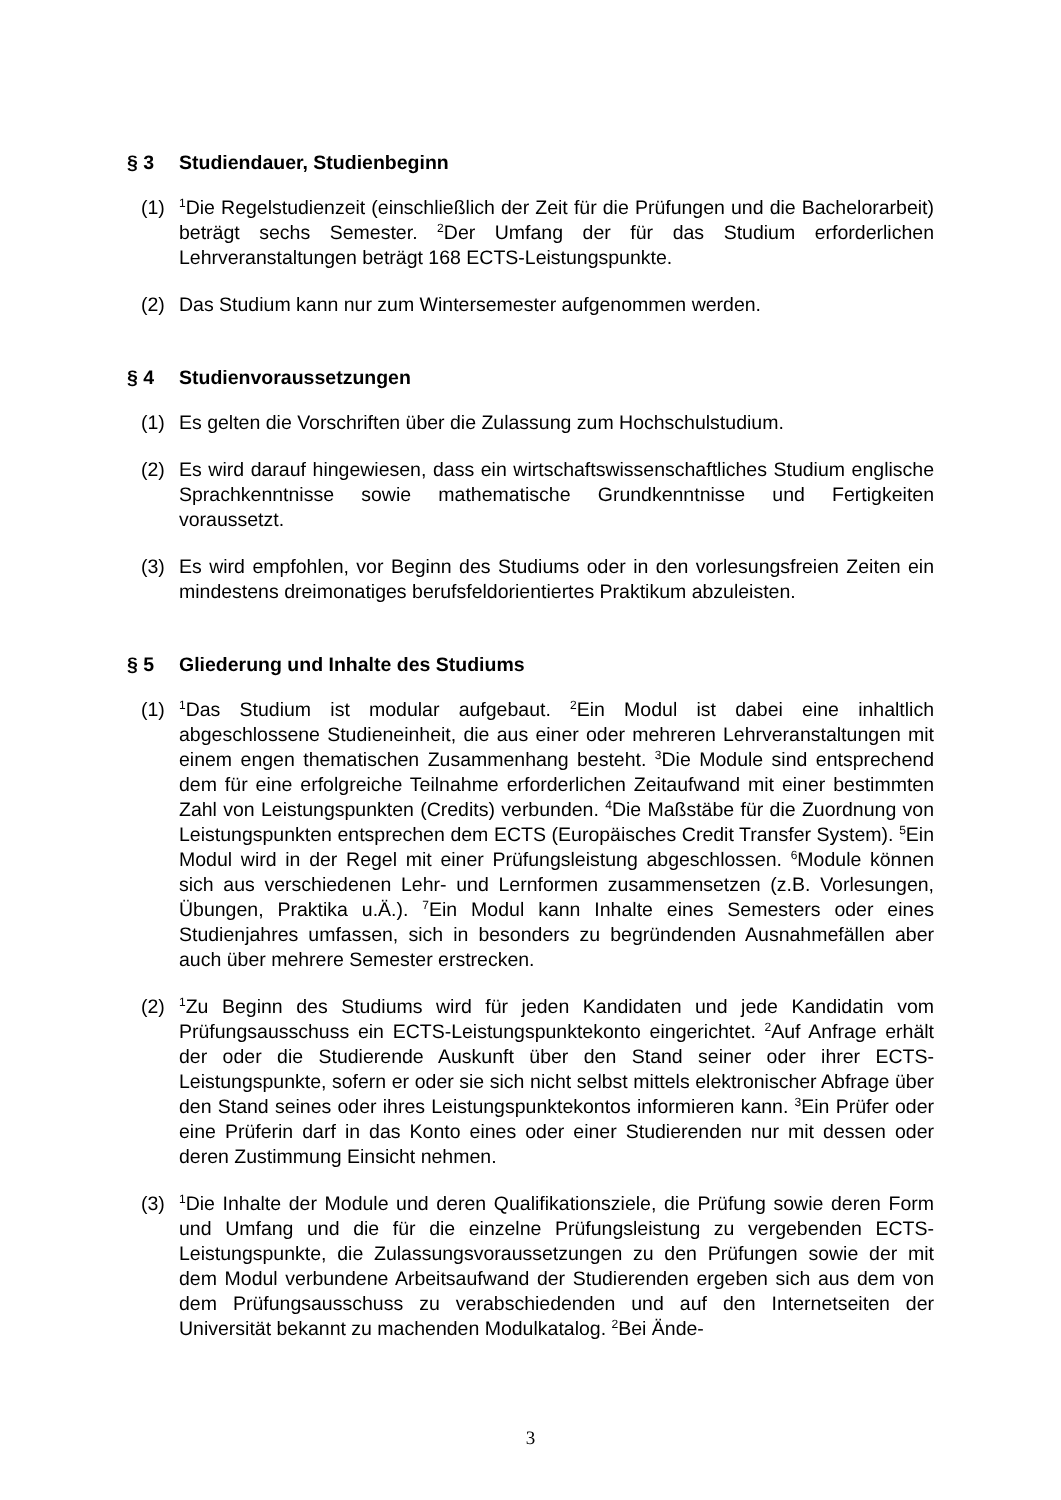§ 3 Studiendauer, Studienbeginn
(1) <sup>1</sup>Die Regelstudienzeit (einschließlich der Zeit für die Prüfungen und die Bachelorarbeit) beträgt sechs Semester. <sup>2</sup>Der Umfang der für das Studium erforderlichen Lehrveranstaltungen beträgt 168 ECTS-Leistungspunkte.
(2) Das Studium kann nur zum Wintersemester aufgenommen werden.
§ 4 Studienvoraussetzungen
(1) Es gelten die Vorschriften über die Zulassung zum Hochschulstudium.
(2) Es wird darauf hingewiesen, dass ein wirtschaftswissenschaftliches Studium englische Sprachkenntnisse sowie mathematische Grundkenntnisse und Fertigkeiten voraussetzt.
(3) Es wird empfohlen, vor Beginn des Studiums oder in den vorlesungsfreien Zeiten ein mindestens dreimonatiges berufsfeldorientiertes Praktikum abzuleisten.
§ 5 Gliederung und Inhalte des Studiums
(1) <sup>1</sup>Das Studium ist modular aufgebaut. <sup>2</sup>Ein Modul ist dabei eine inhaltlich abgeschlossene Studieneinheit, die aus einer oder mehreren Lehrveranstaltungen mit einem engen thematischen Zusammenhang besteht. <sup>3</sup>Die Module sind entsprechend dem für eine erfolgreiche Teilnahme erforderlichen Zeitaufwand mit einer bestimmten Zahl von Leistungspunkten (Credits) verbunden. <sup>4</sup>Die Maßstäbe für die Zuordnung von Leistungspunkten entsprechen dem ECTS (Europäisches Credit Transfer System). <sup>5</sup>Ein Modul wird in der Regel mit einer Prüfungsleistung abgeschlossen. <sup>6</sup>Module können sich aus verschiedenen Lehr- und Lernformen zusammensetzen (z.B. Vorlesungen, Übungen, Praktika u.Ä.). <sup>7</sup>Ein Modul kann Inhalte eines Semesters oder eines Studienjahres umfassen, sich in besonders zu begründenden Ausnahmefällen aber auch über mehrere Semester erstrecken.
(2) <sup>1</sup>Zu Beginn des Studiums wird für jeden Kandidaten und jede Kandidatin vom Prüfungsausschuss ein ECTS-Leistungspunktekonto eingerichtet. <sup>2</sup>Auf Anfrage erhält der oder die Studierende Auskunft über den Stand seiner oder ihrer ECTS-Leistungspunkte, sofern er oder sie sich nicht selbst mittels elektronischer Abfrage über den Stand seines oder ihres Leistungspunktekontos informieren kann. <sup>3</sup>Ein Prüfer oder eine Prüferin darf in das Konto eines oder einer Studierenden nur mit dessen oder deren Zustimmung Einsicht nehmen.
(3) <sup>1</sup>Die Inhalte der Module und deren Qualifikationsziele, die Prüfung sowie deren Form und Umfang und die für die einzelne Prüfungsleistung zu vergebenden ECTS-Leistungspunkte, die Zulassungsvoraussetzungen zu den Prüfungen sowie der mit dem Modul verbundene Arbeitsaufwand der Studierenden ergeben sich aus dem von dem Prüfungsausschuss zu verabschiedenden und auf den Internetseiten der Universität bekannt zu machenden Modulkatalog. <sup>2</sup>Bei Ände-
3